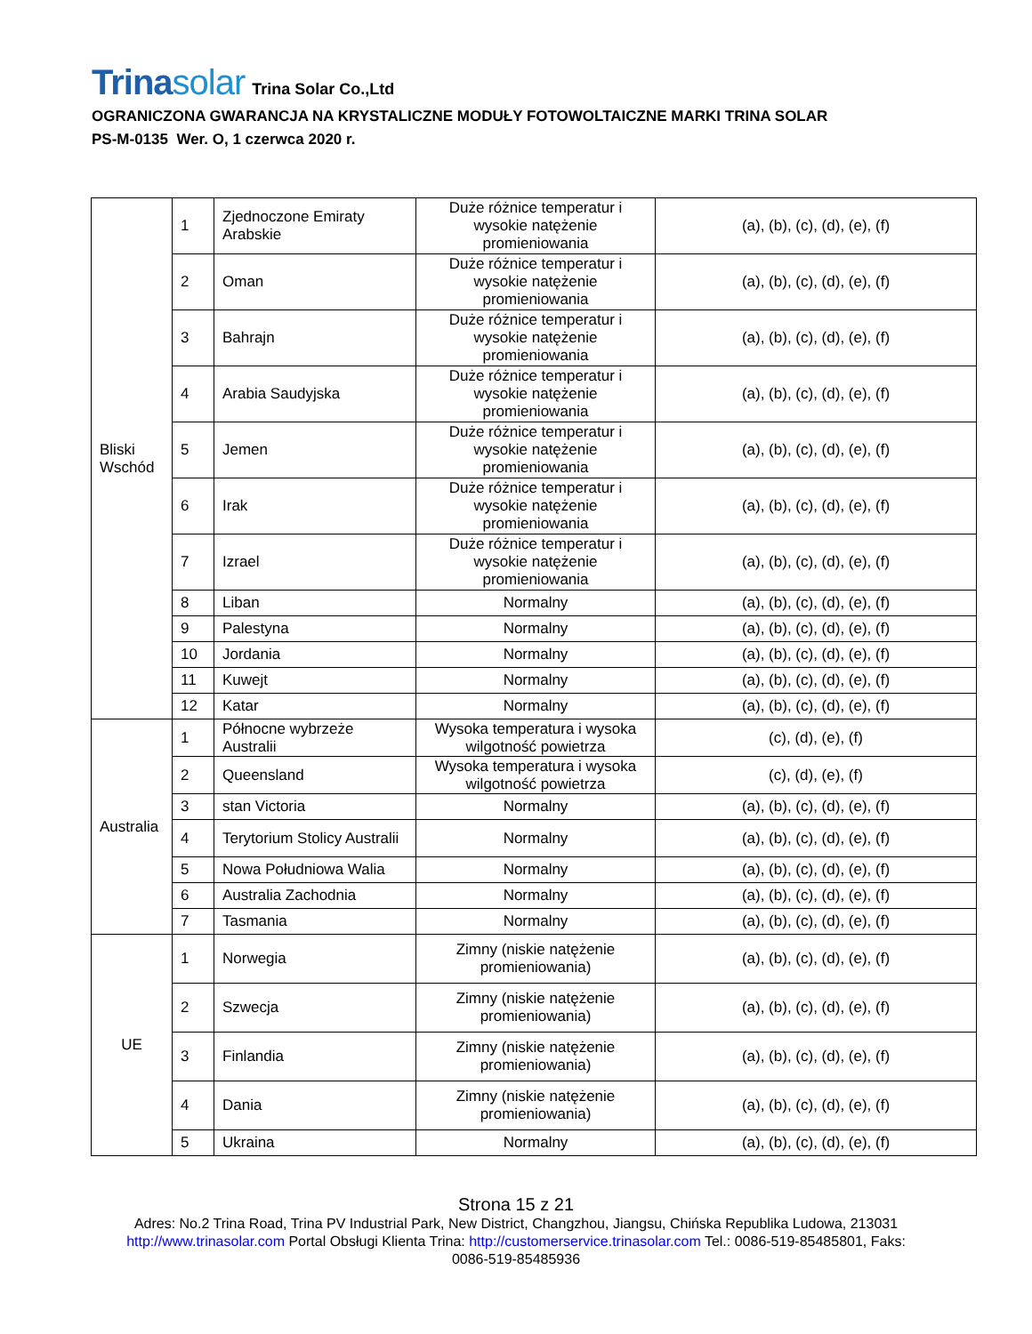Trinasolar Trina Solar Co.,Ltd
OGRANICZONA GWARANCJA NA KRYSTALICZNE MODUŁY FOTOWOLTAICZNE MARKI TRINA SOLAR
PS-M-0135 Wer. O, 1 czerwca 2020 r.
| Bliski Wschód | 1 | Zjednoczone Emiraty Arabskie | Duże różnice temperatur i wysokie natężenie promieniowania | (a), (b), (c), (d), (e), (f) |
| | 2 | Oman | Duże różnice temperatur i wysokie natężenie promieniowania | (a), (b), (c), (d), (e), (f) |
| | 3 | Bahrajn | Duże różnice temperatur i wysokie natężenie promieniowania | (a), (b), (c), (d), (e), (f) |
| | 4 | Arabia Saudyjska | Duże różnice temperatur i wysokie natężenie promieniowania | (a), (b), (c), (d), (e), (f) |
| | 5 | Jemen | Duże różnice temperatur i wysokie natężenie promieniowania | (a), (b), (c), (d), (e), (f) |
| | 6 | Irak | Duże różnice temperatur i wysokie natężenie promieniowania | (a), (b), (c), (d), (e), (f) |
| | 7 | Izrael | Duże różnice temperatur i wysokie natężenie promieniowania | (a), (b), (c), (d), (e), (f) |
| | 8 | Liban | Normalny | (a), (b), (c), (d), (e), (f) |
| | 9 | Palestyna | Normalny | (a), (b), (c), (d), (e), (f) |
| | 10 | Jordania | Normalny | (a), (b), (c), (d), (e), (f) |
| | 11 | Kuwejt | Normalny | (a), (b), (c), (d), (e), (f) |
| | 12 | Katar | Normalny | (a), (b), (c), (d), (e), (f) |
| Australia | 1 | Północne wybrzeże Australii | Wysoka temperatura i wysoka wilgotność powietrza | (c), (d), (e), (f) |
| | 2 | Queensland | Wysoka temperatura i wysoka wilgotność powietrza | (c), (d), (e), (f) |
| | 3 | stan Victoria | Normalny | (a), (b), (c), (d), (e), (f) |
| | 4 | Terytorium Stolicy Australii | Normalny | (a), (b), (c), (d), (e), (f) |
| | 5 | Nowa Południowa Walia | Normalny | (a), (b), (c), (d), (e), (f) |
| | 6 | Australia Zachodnia | Normalny | (a), (b), (c), (d), (e), (f) |
| | 7 | Tasmania | Normalny | (a), (b), (c), (d), (e), (f) |
| UE | 1 | Norwegia | Zimny (niskie natężenie promieniowania) | (a), (b), (c), (d), (e), (f) |
| | 2 | Szwecja | Zimny (niskie natężenie promieniowania) | (a), (b), (c), (d), (e), (f) |
| | 3 | Finlandia | Zimny (niskie natężenie promieniowania) | (a), (b), (c), (d), (e), (f) |
| | 4 | Dania | Zimny (niskie natężenie promieniowania) | (a), (b), (c), (d), (e), (f) |
| | 5 | Ukraina | Normalny | (a), (b), (c), (d), (e), (f) |
Strona 15 z 21
Adres: No.2 Trina Road, Trina PV Industrial Park, New District, Changzhou, Jiangsu, Chińska Republika Ludowa, 213031
http://www.trinasolar.com Portal Obsługi Klienta Trina: http://customerservice.trinasolar.com Tel.: 0086-519-85485801, Faks:
0086-519-85485936